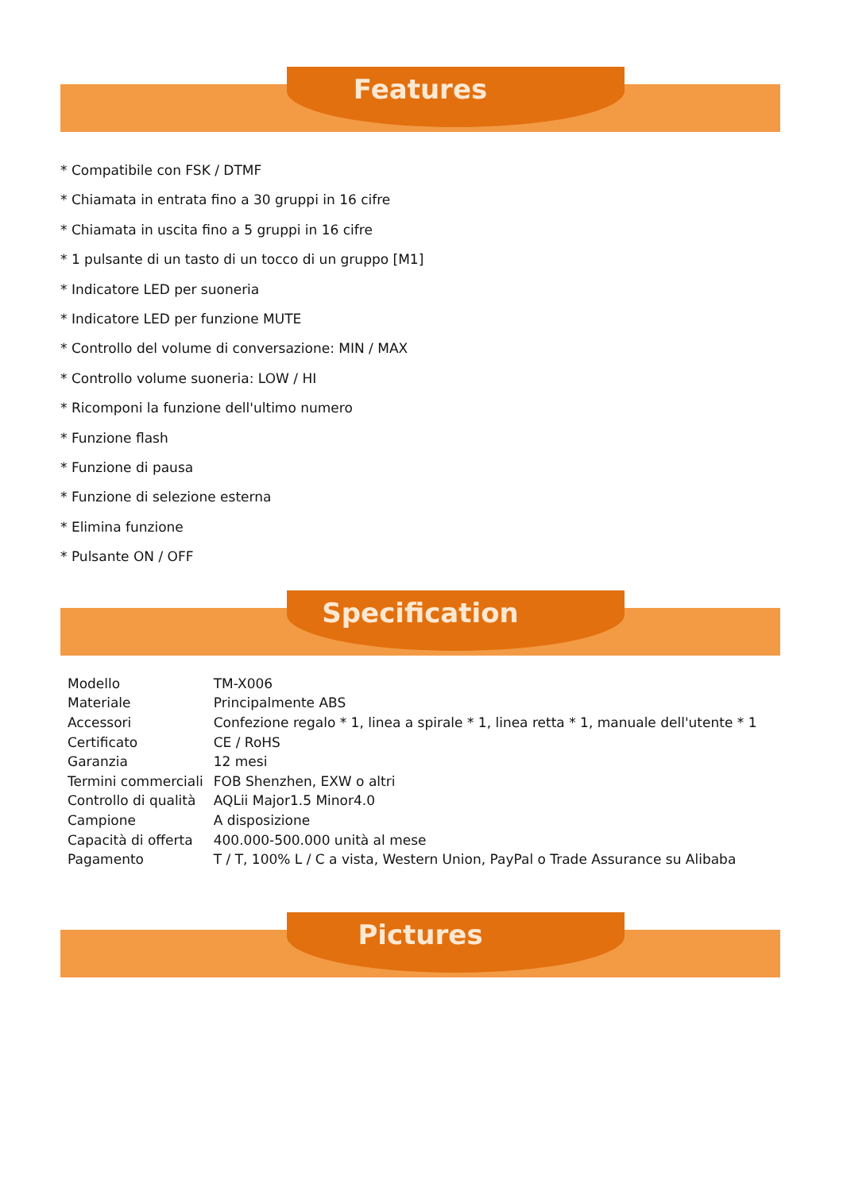Features
* Compatibile con FSK / DTMF
* Chiamata in entrata fino a 30 gruppi in 16 cifre
* Chiamata in uscita fino a 5 gruppi in 16 cifre
* 1 pulsante di un tasto di un tocco di un gruppo [M1]
* Indicatore LED per suoneria
* Indicatore LED per funzione MUTE
* Controllo del volume di conversazione: MIN / MAX
* Controllo volume suoneria: LOW / HI
* Ricomponi la funzione dell'ultimo numero
* Funzione flash
* Funzione di pausa
* Funzione di selezione esterna
* Elimina funzione
* Pulsante ON / OFF
Specification
| Modello | TM-X006 |
| Materiale | Principalmente ABS |
| Accessori | Confezione regalo * 1, linea a spirale * 1, linea retta * 1, manuale dell'utente * 1 |
| Certificato | CE / RoHS |
| Garanzia | 12 mesi |
| Termini commerciali | FOB Shenzhen, EXW o altri |
| Controllo di qualità | AQLii Major1.5 Minor4.0 |
| Campione | A disposizione |
| Capacità di offerta | 400.000-500.000 unità al mese |
| Pagamento | T / T, 100% L / C a vista, Western Union, PayPal o Trade Assurance su Alibaba |
Pictures